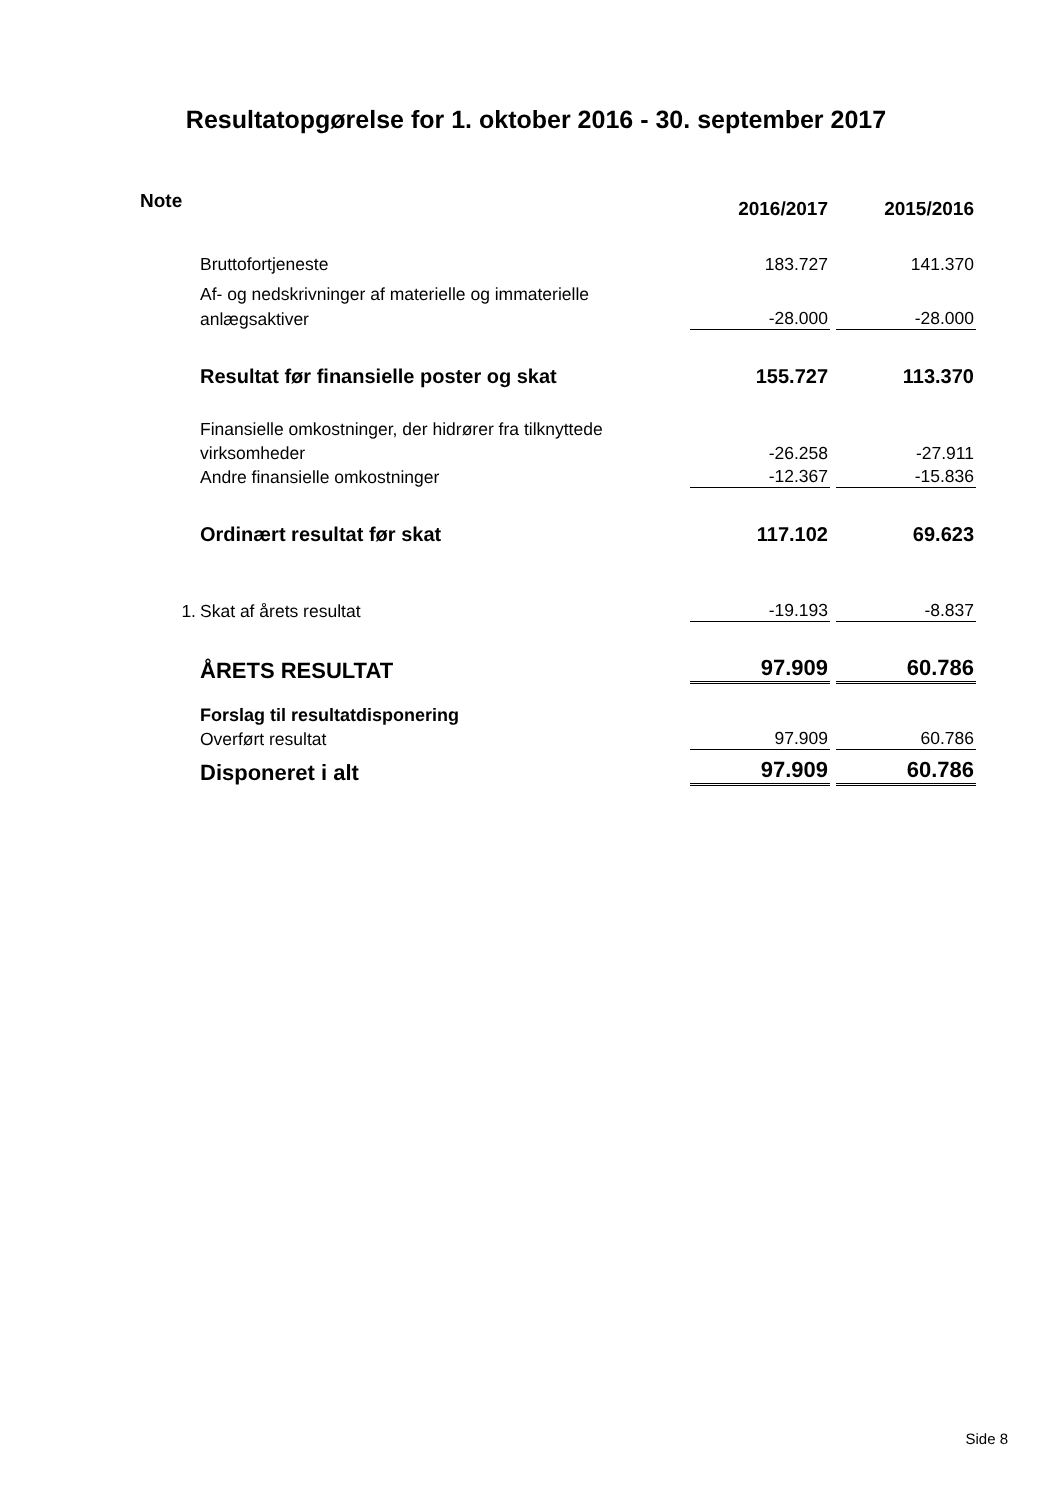Resultatopgørelse for 1. oktober 2016 - 30. september 2017
| Note | | 2016/2017 | | 2015/2016 |
| --- | --- | --- | --- | --- |
| | Bruttofortjeneste | 183.727 | | 141.370 |
| | Af- og nedskrivninger af materielle og immaterielle | | | |
| | anlægsaktiver | -28.000 | | -28.000 |
| | Resultat før finansielle poster og skat | 155.727 | | 113.370 |
| | Finansielle omkostninger, der hidrører fra tilknyttede | | | |
| | virksomheder | -26.258 | | -27.911 |
| | Andre finansielle omkostninger | -12.367 | | -15.836 |
| | Ordinært resultat før skat | 117.102 | | 69.623 |
| 1. | Skat af årets resultat | -19.193 | | -8.837 |
| | ÅRETS RESULTAT | 97.909 | | 60.786 |
| | Forslag til resultatdisponering | | | |
| | Overført resultat | 97.909 | | 60.786 |
| | Disponeret i alt | 97.909 | | 60.786 |
Side 8